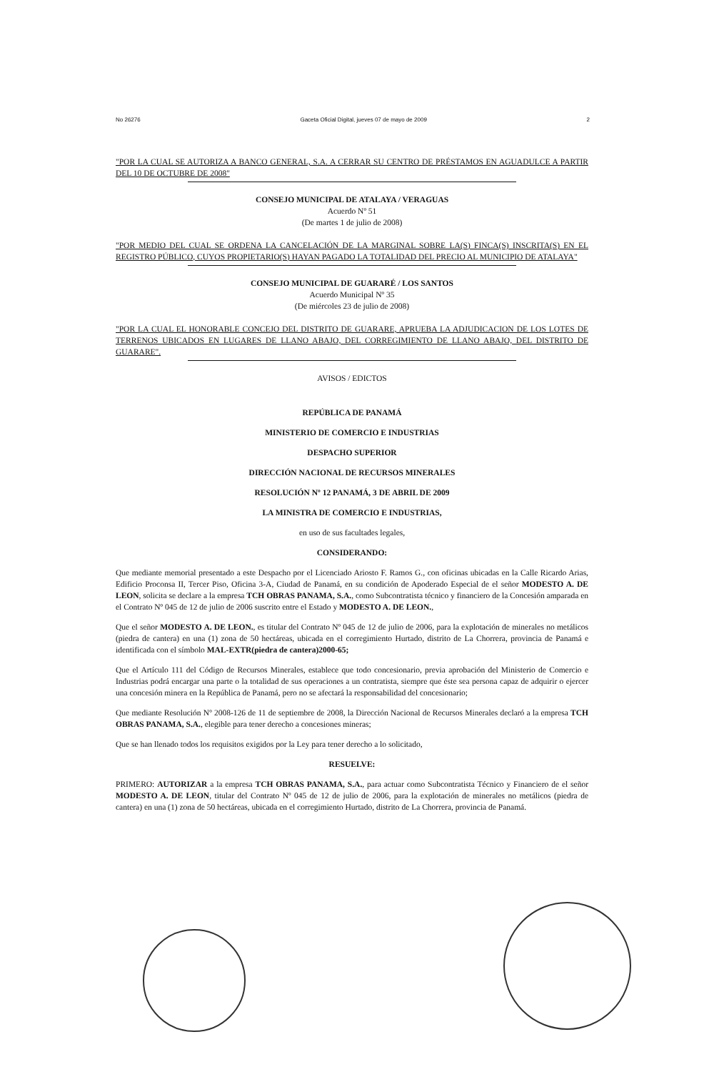No 26276 Gaceta Oficial Digital, jueves 07 de mayo de 2009 2
"POR LA CUAL SE AUTORIZA A BANCO GENERAL, S.A. A CERRAR SU CENTRO DE PRÉSTAMOS EN AGUADULCE A PARTIR DEL 10 DE OCTUBRE DE 2008"
CONSEJO MUNICIPAL DE ATALAYA / VERAGUAS
Acuerdo Nº 51
(De martes 1 de julio de 2008)
"POR MEDIO DEL CUAL SE ORDENA LA CANCELACIÓN DE LA MARGINAL SOBRE LA(S) FINCA(S) INSCRITA(S) EN EL REGISTRO PÚBLICO, CUYOS PROPIETARIO(S) HAYAN PAGADO LA TOTALIDAD DEL PRECIO AL MUNICIPIO DE ATALAYA"
CONSEJO MUNICIPAL DE GUARARÉ / LOS SANTOS
Acuerdo Municipal Nº 35
(De miércoles 23 de julio de 2008)
"POR LA CUAL EL HONORABLE CONCEJO DEL DISTRITO DE GUARARE, APRUEBA LA ADJUDICACION DE LOS LOTES DE TERRENOS UBICADOS EN LUGARES DE LLANO ABAJO, DEL CORREGIMIENTO DE LLANO ABAJO, DEL DISTRITO DE GUARARE".
AVISOS / EDICTOS
REPÚBLICA DE PANAMÁ
MINISTERIO DE COMERCIO E INDUSTRIAS
DESPACHO SUPERIOR
DIRECCIÓN NACIONAL DE RECURSOS MINERALES
RESOLUCIÓN Nº 12 PANAMÁ, 3 DE ABRIL DE 2009
LA MINISTRA DE COMERCIO E INDUSTRIAS,
en uso de sus facultades legales,
CONSIDERANDO:
Que mediante memorial presentado a este Despacho por el Licenciado Ariosto F. Ramos G., con oficinas ubicadas en la Calle Ricardo Arias, Edificio Proconsa II, Tercer Piso, Oficina 3-A, Ciudad de Panamá, en su condición de Apoderado Especial de el señor MODESTO A. DE LEON, solicita se declare a la empresa TCH OBRAS PANAMA, S.A., como Subcontratista técnico y financiero de la Concesión amparada en el Contrato Nº 045 de 12 de julio de 2006 suscrito entre el Estado y MODESTO A. DE LEON.,
Que el señor MODESTO A. DE LEON., es titular del Contrato Nº 045 de 12 de julio de 2006, para la explotación de minerales no metálicos (piedra de cantera) en una (1) zona de 50 hectáreas, ubicada en el corregimiento Hurtado, distrito de La Chorrera, provincia de Panamá e identificada con el símbolo MAL-EXTR(piedra de cantera)2000-65;
Que el Artículo 111 del Código de Recursos Minerales, establece que todo concesionario, previa aprobación del Ministerio de Comercio e Industrias podrá encargar una parte o la totalidad de sus operaciones a un contratista, siempre que éste sea persona capaz de adquirir o ejercer una concesión minera en la República de Panamá, pero no se afectará la responsabilidad del concesionario;
Que mediante Resolución Nº 2008-126 de 11 de septiembre de 2008, la Dirección Nacional de Recursos Minerales declaró a la empresa TCH OBRAS PANAMA, S.A., elegible para tener derecho a concesiones mineras;
Que se han llenado todos los requisitos exigidos por la Ley para tener derecho a lo solicitado,
RESUELVE:
PRIMERO: AUTORIZAR a la empresa TCH OBRAS PANAMA, S.A., para actuar como Subcontratista Técnico y Financiero de el señor MODESTO A. DE LEON, titular del Contrato Nº 045 de 12 de julio de 2006, para la explotación de minerales no metálicos (piedra de cantera) en una (1) zona de 50 hectáreas, ubicada en el corregimiento Hurtado, distrito de La Chorrera, provincia de Panamá.